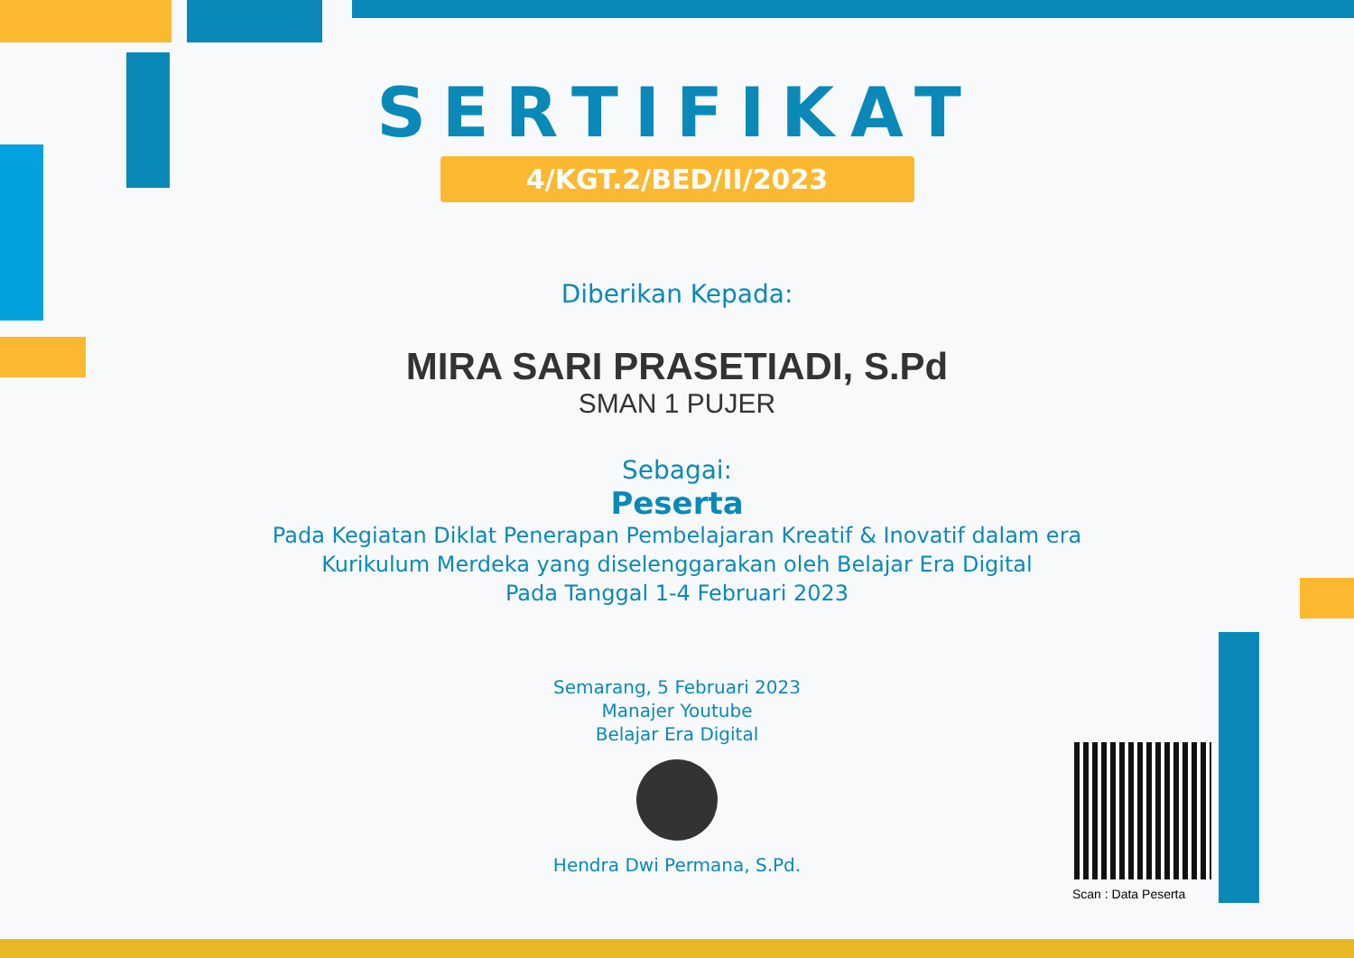SERTIFIKAT
4/KGT.2/BED/II/2023
Diberikan Kepada:
MIRA SARI PRASETIADI, S.Pd
SMAN 1 PUJER
Sebagai:
Peserta
Pada Kegiatan Diklat Penerapan Pembelajaran Kreatif & Inovatif dalam era
Kurikulum Merdeka yang diselenggarakan oleh Belajar Era Digital
Pada Tanggal 1-4 Februari 2023
Semarang, 5 Februari 2023
Manajer Youtube
Belajar Era Digital
Hendra Dwi Permana, S.Pd.
Scan : Data Peserta